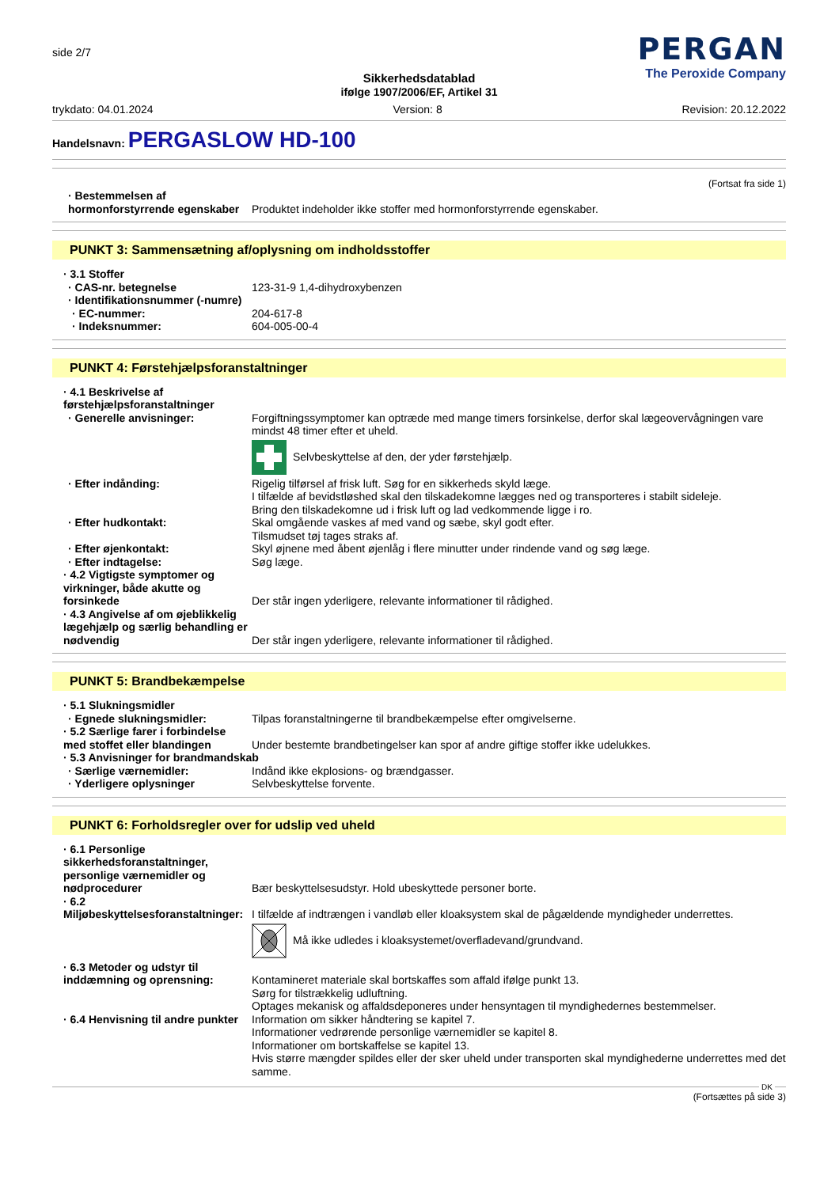side 2/7
PERGAN
The Peroxide Company
Sikkerhedsdatablad
ifølge 1907/2006/EF, Artikel 31
trykdato: 04.01.2024 Version: 8 Revision: 20.12.2022
Handelsnavn: PERGASLOW HD-100
(Fortsat fra side 1)
· Bestemmelsen af hormonforstyrrende egenskaber
Produktet indeholder ikke stoffer med hormonforstyrrende egenskaber.
PUNKT 3: Sammensætning af/oplysning om indholdsstoffer
· 3.1 Stoffer
· CAS-nr. betegnelse 123-31-9 1,4-dihydroxybenzen
· Identifikationsnummer (-numre)
· EC-nummer: 204-617-8
· Indeksnummer: 604-005-00-4
PUNKT 4: Førstehjælpsforanstaltninger
· 4.1 Beskrivelse af førstehjælpsforanstaltninger
· Generelle anvisninger: Forgiftningssymptomer kan optræde med mange timers forsinkelse, derfor skal lægeovervågningen vare mindst 48 timer efter et uheld.
Selvbeskyttelse af den, der yder førstehjælp.
· Efter indånding: Rigelig tilførsel af frisk luft. Søg for en sikkerheds skyld læge.
I tilfælde af bevidstløshed skal den tilskadekomne lægges ned og transporteres i stabilt sideleje.
Bring den tilskadekomne ud i frisk luft og lad vedkommende ligge i ro.
· Efter hudkontakt: Skal omgående vaskes af med vand og sæbe, skyl godt efter.
Tilsmudset tøj tages straks af.
· Efter øjenkontakt: Skyl øjnene med åbent øjenlåg i flere minutter under rindende vand og søg læge.
· Efter indtagelse: Søg læge.
· 4.2 Vigtigste symptomer og virkninger, både akutte og forsinkede
Der står ingen yderligere, relevante informationer til rådighed.
· 4.3 Angivelse af om øjeblikkelig lægehjælp og særlig behandling er nødvendig
Der står ingen yderligere, relevante informationer til rådighed.
PUNKT 5: Brandbekæmpelse
· 5.1 Slukningsmidler
· Egnede slukningsmidler: Tilpas foranstaltningerne til brandbekæmpelse efter omgivelserne.
· 5.2 Særlige farer i forbindelse med stoffet eller blandingen
Under bestemte brandbetingelser kan spor af andre giftige stoffer ikke udelukkes.
· 5.3 Anvisninger for brandmandskab
· Særlige værnemidler: Indånd ikke ekplosions- og brændgasser.
· Yderligere oplysninger Selvbeskyttelse forvente.
PUNKT 6: Forholdsregler over for udslip ved uheld
· 6.1 Personlige sikkerhedsforanstaltninger, personlige værnemidler og nødprocedurer
Bær beskyttelsesudstyr. Hold ubeskyttede personer borte.
· 6.2 Miljøbeskyttelsesforanstaltninger:
I tilfælde af indtrængen i vandløb eller kloaksystem skal de pågældende myndigheder underrettes.
Må ikke udledes i kloaksystemet/overfladevand/grundvand.
· 6.3 Metoder og udstyr til inddæmning og oprensning:
Kontamineret materiale skal bortskaffes som affald ifølge punkt 13.
Sørg for tilstrækkelig udluftning.
Optages mekanisk og affaldsdeponeres under hensyntagen til myndighedernes bestemmelser.
· 6.4 Henvisning til andre punkter
Information om sikker håndtering se kapitel 7.
Informationer vedrørende personlige værnemidler se kapitel 8.
Informationer om bortskaffelse se kapitel 13.
Hvis større mængder spildes eller der sker uheld under transporten skal myndighederne underrettes med det samme.
DK
(Fortsættes på side 3)